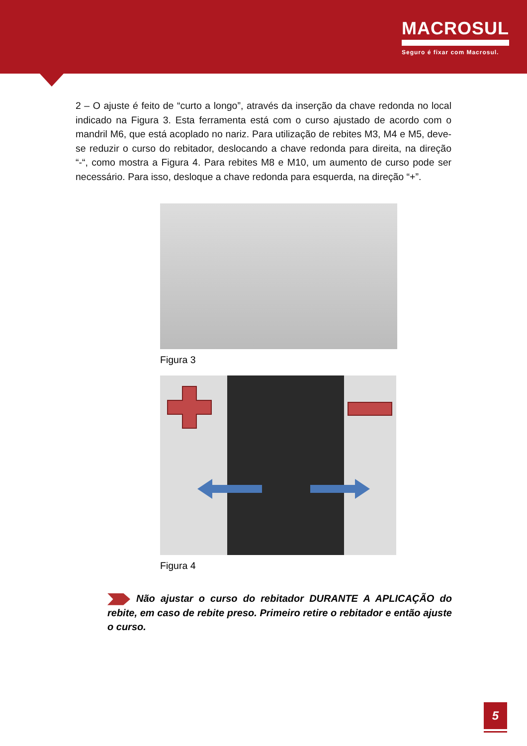MACROSUL
Seguro é fixar com Macrosul.
2 – O ajuste é feito de “curto a longo”, através da inserção da chave redonda no local indicado na Figura 3. Esta ferramenta está com o curso ajustado de acordo com o mandril M6, que está acoplado no nariz. Para utilização de rebites M3, M4 e M5, deve-se reduzir o curso do rebitador, deslocando a chave redonda para direita, na direção “-“, como mostra a Figura 4. Para rebites M8 e M10, um aumento de curso pode ser necessário. Para isso, desloque a chave redonda para esquerda, na direção “+”.
Figura 3
Figura 4
Não ajustar o curso do rebitador DURANTE A APLICAÇÃO do rebite, em caso de rebite preso. Primeiro retire o rebitador e então ajuste o curso.
5